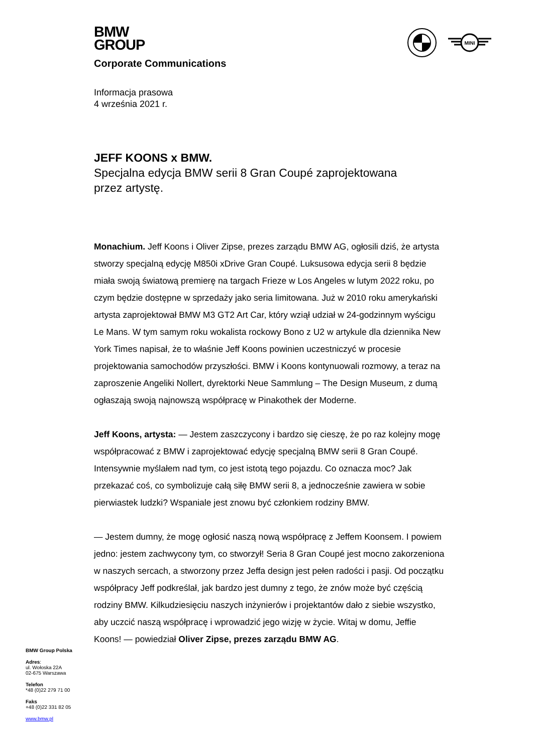BMW
GROUP
MINI
Corporate Communications
Informacja prasowa
4 września 2021 r.
JEFF KOONS x BMW.
Specjalna edycja BMW serii 8 Gran Coupé zaprojektowana
przez artystę.
Monachium. Jeff Koons i Oliver Zipse, prezes zarządu BMW AG, ogłosili dziś, że artysta stworzy specjalną edycję M850i xDrive Gran Coupé. Luksusowa edycja serii 8 będzie miała swoją światową premierę na targach Frieze w Los Angeles w lutym 2022 roku, po czym będzie dostępne w sprzedaży jako seria limitowana. Już w 2010 roku amerykański artysta zaprojektował BMW M3 GT2 Art Car, który wziął udział w 24-godzinnym wyścigu Le Mans. W tym samym roku wokalista rockowy Bono z U2 w artykule dla dziennika New York Times napisał, że to właśnie Jeff Koons powinien uczestniczyć w procesie projektowania samochodów przyszłości. BMW i Koons kontynuowali rozmowy, a teraz na zaproszenie Angeliki Nollert, dyrektorki Neue Sammlung – The Design Museum, z dumą ogłaszają swoją najnowszą współpracę w Pinakothek der Moderne.
Jeff Koons, artysta: — Jestem zaszczycony i bardzo się cieszę, że po raz kolejny mogę współpracować z BMW i zaprojektować edycję specjalną BMW serii 8 Gran Coupé. Intensywnie myślałem nad tym, co jest istotą tego pojazdu. Co oznacza moc? Jak przekazać coś, co symbolizuje całą siłę BMW serii 8, a jednocześnie zawiera w sobie pierwiastek ludzki? Wspaniale jest znowu być członkiem rodziny BMW.
— Jestem dumny, że mogę ogłosić naszą nową współpracę z Jeffem Koonsem. I powiem jedno: jestem zachwycony tym, co stworzył! Seria 8 Gran Coupé jest mocno zakorzeniona w naszych sercach, a stworzony przez Jeffa design jest pełen radości i pasji. Od początku współpracy Jeff podkreślał, jak bardzo jest dumny z tego, że znów może być częścią rodziny BMW. Kilkudziesięciu naszych inżynierów i projektantów dało z siebie wszystko, aby uczcić naszą współpracę i wprowadzić jego wizję w życie. Witaj w domu, Jeffie Koons! — powiedział Oliver Zipse, prezes zarządu BMW AG.
BMW Group Polska
Adres:
ul. Wołoska 22A
02-675 Warszawa
Telefon
*48 (0)22 279 71 00
Faks
+48 (0)22 331 82 05
www.bmw.pl